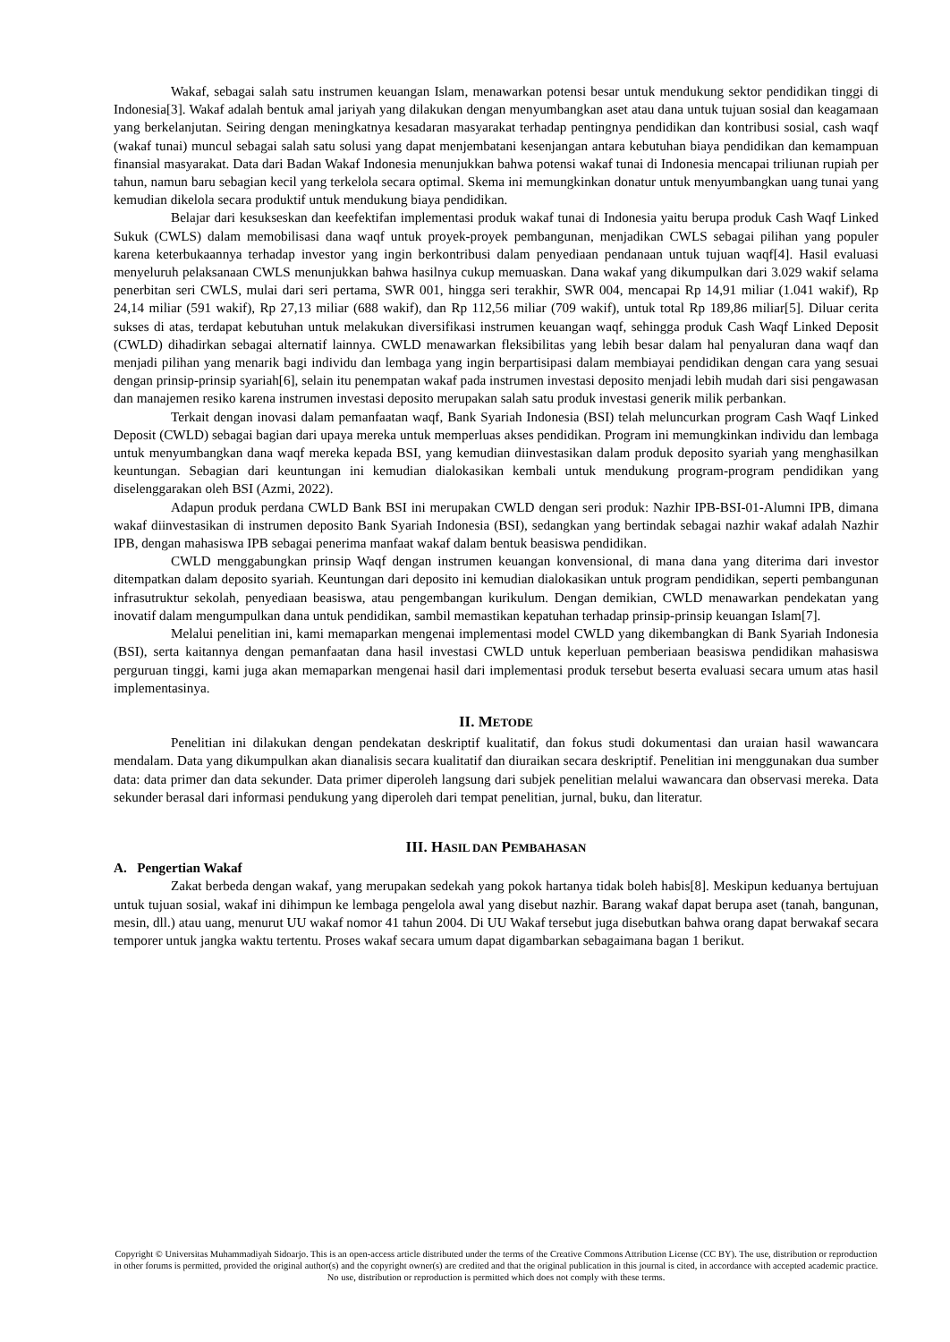Wakaf, sebagai salah satu instrumen keuangan Islam, menawarkan potensi besar untuk mendukung sektor pendidikan tinggi di Indonesia[3]. Wakaf adalah bentuk amal jariyah yang dilakukan dengan menyumbangkan aset atau dana untuk tujuan sosial dan keagamaan yang berkelanjutan. Seiring dengan meningkatnya kesadaran masyarakat terhadap pentingnya pendidikan dan kontribusi sosial, cash waqf (wakaf tunai) muncul sebagai salah satu solusi yang dapat menjembatani kesenjangan antara kebutuhan biaya pendidikan dan kemampuan finansial masyarakat. Data dari Badan Wakaf Indonesia menunjukkan bahwa potensi wakaf tunai di Indonesia mencapai triliunan rupiah per tahun, namun baru sebagian kecil yang terkelola secara optimal. Skema ini memungkinkan donatur untuk menyumbangkan uang tunai yang kemudian dikelola secara produktif untuk mendukung biaya pendidikan.
Belajar dari kesukseskan dan keefektifan implementasi produk wakaf tunai di Indonesia yaitu berupa produk Cash Waqf Linked Sukuk (CWLS) dalam memobilisasi dana waqf untuk proyek-proyek pembangunan, menjadikan CWLS sebagai pilihan yang populer karena keterbukaannya terhadap investor yang ingin berkontribusi dalam penyediaan pendanaan untuk tujuan waqf[4]. Hasil evaluasi menyeluruh pelaksanaan CWLS menunjukkan bahwa hasilnya cukup memuaskan. Dana wakaf yang dikumpulkan dari 3.029 wakif selama penerbitan seri CWLS, mulai dari seri pertama, SWR 001, hingga seri terakhir, SWR 004, mencapai Rp 14,91 miliar (1.041 wakif), Rp 24,14 miliar (591 wakif), Rp 27,13 miliar (688 wakif), dan Rp 112,56 miliar (709 wakif), untuk total Rp 189,86 miliar[5]. Diluar cerita sukses di atas, terdapat kebutuhan untuk melakukan diversifikasi instrumen keuangan waqf, sehingga produk Cash Waqf Linked Deposit (CWLD) dihadirkan sebagai alternatif lainnya. CWLD menawarkan fleksibilitas yang lebih besar dalam hal penyaluran dana waqf dan menjadi pilihan yang menarik bagi individu dan lembaga yang ingin berpartisipasi dalam membiayai pendidikan dengan cara yang sesuai dengan prinsip-prinsip syariah[6], selain itu penempatan wakaf pada instrumen investasi deposito menjadi lebih mudah dari sisi pengawasan dan manajemen resiko karena instrumen investasi deposito merupakan salah satu produk investasi generik milik perbankan.
Terkait dengan inovasi dalam pemanfaatan waqf, Bank Syariah Indonesia (BSI) telah meluncurkan program Cash Waqf Linked Deposit (CWLD) sebagai bagian dari upaya mereka untuk memperluas akses pendidikan. Program ini memungkinkan individu dan lembaga untuk menyumbangkan dana waqf mereka kepada BSI, yang kemudian diinvestasikan dalam produk deposito syariah yang menghasilkan keuntungan. Sebagian dari keuntungan ini kemudian dialokasikan kembali untuk mendukung program-program pendidikan yang diselenggarakan oleh BSI (Azmi, 2022).
Adapun produk perdana CWLD Bank BSI ini merupakan CWLD dengan seri produk: Nazhir IPB-BSI-01-Alumni IPB, dimana wakaf diinvestasikan di instrumen deposito Bank Syariah Indonesia (BSI), sedangkan yang bertindak sebagai nazhir wakaf adalah Nazhir IPB, dengan mahasiswa IPB sebagai penerima manfaat wakaf dalam bentuk beasiswa pendidikan.
CWLD menggabungkan prinsip Waqf dengan instrumen keuangan konvensional, di mana dana yang diterima dari investor ditempatkan dalam deposito syariah. Keuntungan dari deposito ini kemudian dialokasikan untuk program pendidikan, seperti pembangunan infrasutruktur sekolah, penyediaan beasiswa, atau pengembangan kurikulum. Dengan demikian, CWLD menawarkan pendekatan yang inovatif dalam mengumpulkan dana untuk pendidikan, sambil memastikan kepatuhan terhadap prinsip-prinsip keuangan Islam[7].
Melalui penelitian ini, kami memaparkan mengenai implementasi model CWLD yang dikembangkan di Bank Syariah Indonesia (BSI), serta kaitannya dengan pemanfaatan dana hasil investasi CWLD untuk keperluan pemberiaan beasiswa pendidikan mahasiswa perguruan tinggi, kami juga akan memaparkan mengenai hasil dari implementasi produk tersebut beserta evaluasi secara umum atas hasil implementasinya.
II. METODE
Penelitian ini dilakukan dengan pendekatan deskriptif kualitatif, dan fokus studi dokumentasi dan uraian hasil wawancara mendalam. Data yang dikumpulkan akan dianalisis secara kualitatif dan diuraikan secara deskriptif. Penelitian ini menggunakan dua sumber data: data primer dan data sekunder. Data primer diperoleh langsung dari subjek penelitian melalui wawancara dan observasi mereka. Data sekunder berasal dari informasi pendukung yang diperoleh dari tempat penelitian, jurnal, buku, dan literatur.
III. HASIL DAN PEMBAHASAN
A. Pengertian Wakaf
Zakat berbeda dengan wakaf, yang merupakan sedekah yang pokok hartanya tidak boleh habis[8]. Meskipun keduanya bertujuan untuk tujuan sosial, wakaf ini dihimpun ke lembaga pengelola awal yang disebut nazhir. Barang wakaf dapat berupa aset (tanah, bangunan, mesin, dll.) atau uang, menurut UU wakaf nomor 41 tahun 2004. Di UU Wakaf tersebut juga disebutkan bahwa orang dapat berwakaf secara temporer untuk jangka waktu tertentu. Proses wakaf secara umum dapat digambarkan sebagaimana bagan 1 berikut.
Copyright © Universitas Muhammadiyah Sidoarjo. This is an open-access article distributed under the terms of the Creative Commons Attribution License (CC BY). The use, distribution or reproduction in other forums is permitted, provided the original author(s) and the copyright owner(s) are credited and that the original publication in this journal is cited, in accordance with accepted academic practice. No use, distribution or reproduction is permitted which does not comply with these terms.